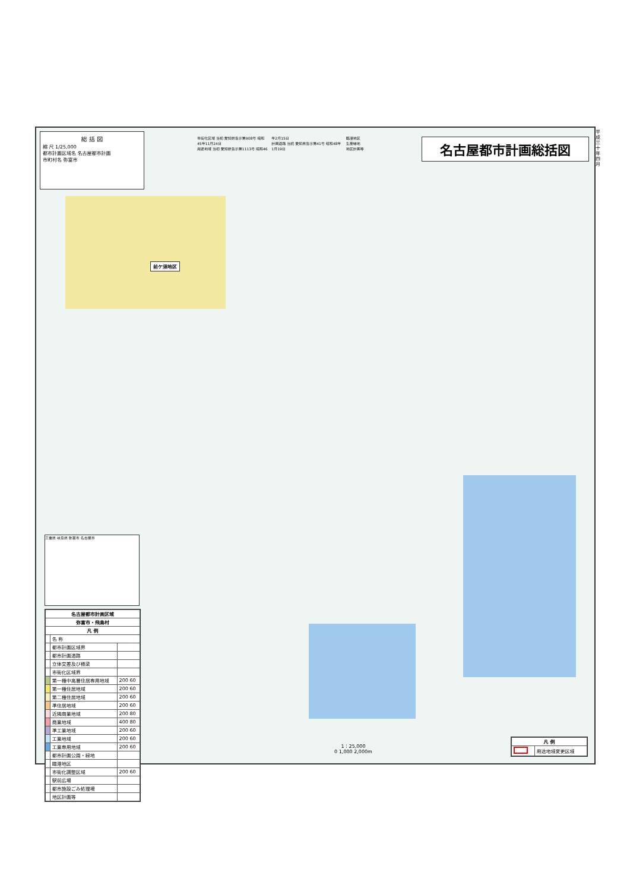平成三十年四月
総 括 図
縮 尺 1/25,000
都市計画区域名 名古屋都市計画
市町村名 弥富市
名古屋都市計画総括図
前ケ須地区
市街化区域 当初 愛知県告示第908号 昭和45年11月24日
用途地域 当初 愛知県告示第1113号 昭和46年2月15日
計画道路 当初 愛知県告示第41号 昭和48年1月19日
臨港地区
生産緑地
地区計画等
三重県 岐阜県 弥富市 名古屋市
| 名古屋都市計画区域 | | |
| --- | --- | --- |
| 弥富市・飛島村 | | |
| 凡 例 | | |
| | 名 称 | |
| | 都市計画区域界 | |
| | 都市計画道路 | |
| | 立体交差及び橋梁 | |
| | 市街化区域界 | |
| | 第一種中高層住居専用地域 | 200 60 |
| | 第一種住居地域 | 200 60 |
| | 第二種住居地域 | 200 60 |
| | 準住居地域 | 200 60 |
| | 近隣商業地域 | 200 80 |
| | 商業地域 | 400 80 |
| | 準工業地域 | 200 60 |
| | 工業地域 | 200 60 |
| | 工業専用地域 | 200 60 |
| | 都市計画公園・緑地 | |
| | 臨港地区 | |
| | 市街化調整区域 | 200 60 |
| | 駅前広場 | |
| | 都市施設ごみ処理場 | |
| | 地区計画等 | |
1：25,000
0 1,000 2,000m
| 凡 例 | |
| --- | --- |
| | 用途地域変更区域 |